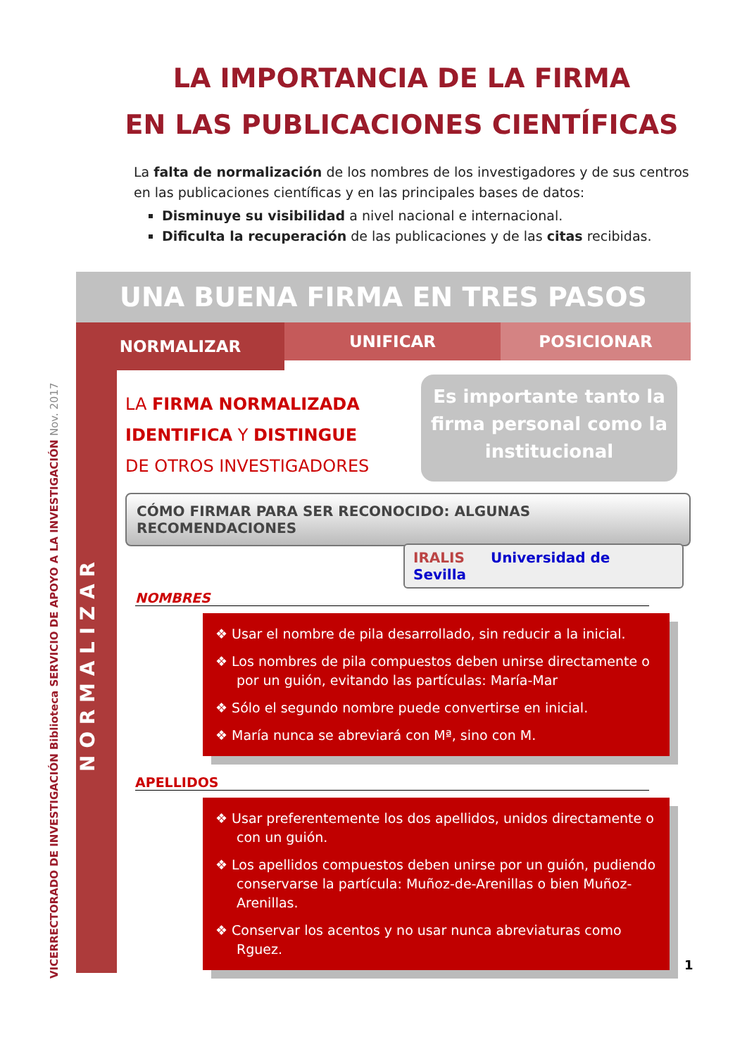LA IMPORTANCIA DE LA FIRMA
EN LAS PUBLICACIONES CIENTÍFICAS
La falta de normalización de los nombres de los investigadores y de sus centros en las publicaciones científicas y en las principales bases de datos:
Disminuye su visibilidad a nivel nacional e internacional.
Dificulta la recuperación de las publicaciones y de las citas recibidas.
VICERRECTORADO DE INVESTIGACIÓN Biblioteca SERVICIO DE APOYO A LA INVESTIGACIÓN Nov. 2017
UNA BUENA FIRMA EN TRES PASOS
NORMALIZAR
UNIFICAR POSICIONAR
N O R M A L I Z A R
LA FIRMA NORMALIZADA
IDENTIFICA Y DISTINGUE
DE OTROS INVESTIGADORES
Es importante tanto la firma personal como la institucional
CÓMO FIRMAR PARA SER RECONOCIDO: ALGUNAS RECOMENDACIONES
IRALIS Universidad de Sevilla
NOMBRES
❖ Usar el nombre de pila desarrollado, sin reducir a la inicial.
❖ Los nombres de pila compuestos deben unirse directamente o por un guión, evitando las partículas: María-Mar
❖ Sólo el segundo nombre puede convertirse en inicial.
❖ María nunca se abreviará con Mª, sino con M.
APELLIDOS
❖ Usar preferentemente los dos apellidos, unidos directamente o con un guión.
❖ Los apellidos compuestos deben unirse por un guión, pudiendo conservarse la partícula: Muñoz-de-Arenillas o bien Muñoz-Arenillas.
❖ Conservar los acentos y no usar nunca abreviaturas como Rguez.
1